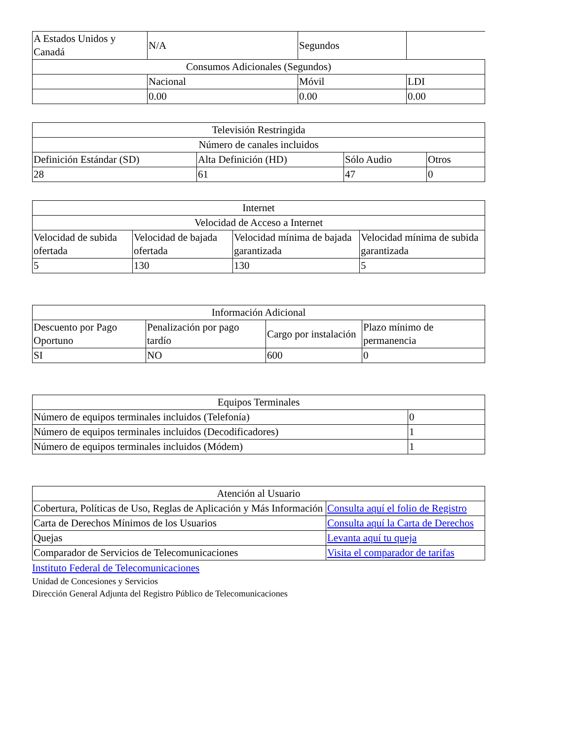| A Estados Unidos y Canadá | N/A | Segundos | |
| Consumos Adicionales (Segundos) | | | |
| | Nacional | Móvil | LDI |
| | 0.00 | 0.00 | 0.00 |
| Televisión Restringida | | | |
| --- | --- | --- | --- |
| Número de canales incluidos | | | |
| Definición Estándar (SD) | Alta Definición (HD) | Sólo Audio | Otros |
| 28 | 61 | 47 | 0 |
| Internet | | | |
| --- | --- | --- | --- |
| Velocidad de Acceso a Internet | | | |
| Velocidad de subida ofertada | Velocidad de bajada ofertada | Velocidad mínima de bajada garantizada | Velocidad mínima de subida garantizada |
| 5 | 130 | 130 | 5 |
| Información Adicional | | | |
| --- | --- | --- | --- |
| Descuento por Pago Oportuno | Penalización por pago tardío | Cargo por instalación | Plazo mínimo de permanencia |
| SI | NO | 600 | 0 |
| Equipos Terminales | |
| --- | --- |
| Número de equipos terminales incluidos (Telefonía) | 0 |
| Número de equipos terminales incluidos (Decodificadores) | 1 |
| Número de equipos terminales incluidos (Módem) | 1 |
| Atención al Usuario | |
| --- | --- |
| Cobertura, Políticas de Uso, Reglas de Aplicación y Más Información | Consulta aquí el folio de Registro |
| Carta de Derechos Mínimos de los Usuarios | Consulta aquí la Carta de Derechos |
| Quejas | Levanta aquí tu queja |
| Comparador de Servicios de Telecomunicaciones | Visita el comparador de tarifas |
Instituto Federal de Telecomunicaciones
Unidad de Concesiones y Servicios
Dirección General Adjunta del Registro Público de Telecomunicaciones